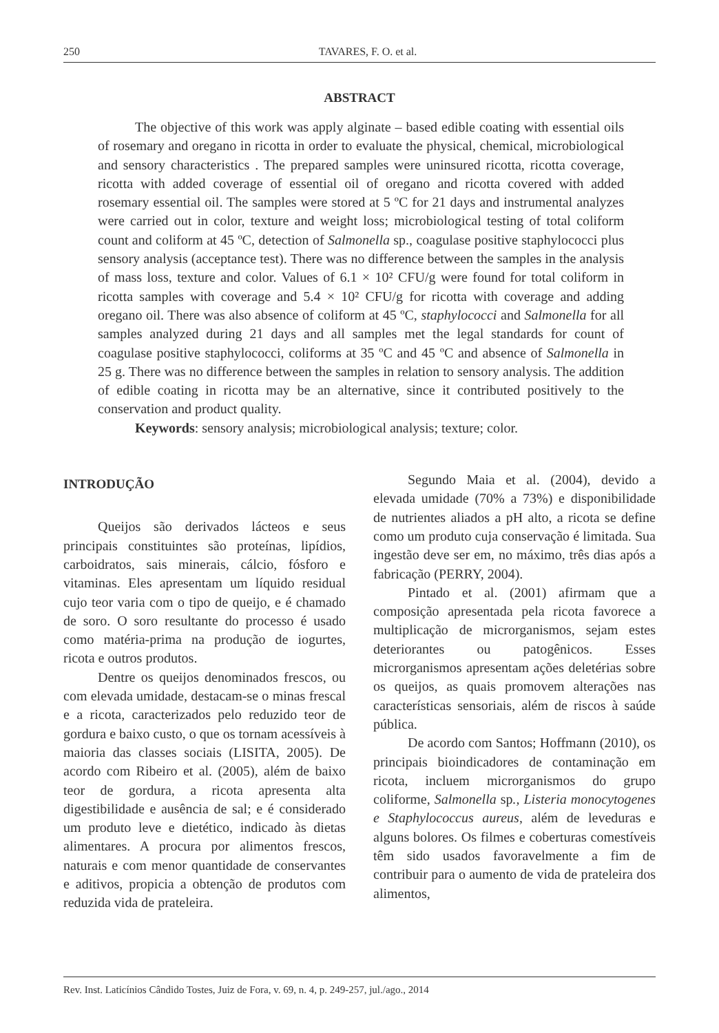250 TAVARES, F. O. et al.
ABSTRACT
The objective of this work was apply alginate – based edible coating with essential oils of rosemary and oregano in ricotta in order to evaluate the physical, chemical, microbiological and sensory characteristics . The prepared samples were uninsured ricotta, ricotta coverage, ricotta with added coverage of essential oil of oregano and ricotta covered with added rosemary essential oil. The samples were stored at 5 ºC for 21 days and instrumental analyzes were carried out in color, texture and weight loss; microbiological testing of total coliform count and coliform at 45 ºC, detection of Salmonella sp., coagulase positive staphylococci plus sensory analysis (acceptance test). There was no difference between the samples in the analysis of mass loss, texture and color. Values of 6.1 × 10² CFU/g were found for total coliform in ricotta samples with coverage and 5.4 × 10² CFU/g for ricotta with coverage and adding oregano oil. There was also absence of coliform at 45 ºC, staphylococci and Salmonella for all samples analyzed during 21 days and all samples met the legal standards for count of coagulase positive staphylococci, coliforms at 35 ºC and 45 ºC and absence of Salmonella in 25 g. There was no difference between the samples in relation to sensory analysis. The addition of edible coating in ricotta may be an alternative, since it contributed positively to the conservation and product quality.
Keywords: sensory analysis; microbiological analysis; texture; color.
INTRODUÇÃO
Queijos são derivados lácteos e seus principais constituintes são proteínas, lipídios, carboidratos, sais minerais, cálcio, fósforo e vitaminas. Eles apresentam um líquido residual cujo teor varia com o tipo de queijo, e é chamado de soro. O soro resultante do processo é usado como matéria-prima na produção de iogurtes, ricota e outros produtos.
Dentre os queijos denominados frescos, ou com elevada umidade, destacam-se o minas frescal e a ricota, caracterizados pelo reduzido teor de gordura e baixo custo, o que os tornam acessíveis à maioria das classes sociais (LISITA, 2005). De acordo com Ribeiro et al. (2005), além de baixo teor de gordura, a ricota apresenta alta digestibilidade e ausência de sal; e é considerado um produto leve e dietético, indicado às dietas alimentares. A procura por alimentos frescos, naturais e com menor quantidade de conservantes e aditivos, propicia a obtenção de produtos com reduzida vida de prateleira.
Segundo Maia et al. (2004), devido a elevada umidade (70% a 73%) e disponibilidade de nutrientes aliados a pH alto, a ricota se define como um produto cuja conservação é limitada. Sua ingestão deve ser em, no máximo, três dias após a fabricação (PERRY, 2004).
Pintado et al. (2001) afirmam que a composição apresentada pela ricota favorece a multiplicação de microrganismos, sejam estes deteriorantes ou patogênicos. Esses microrganismos apresentam ações deletérias sobre os queijos, as quais promovem alterações nas características sensoriais, além de riscos à saúde pública.
De acordo com Santos; Hoffmann (2010), os principais bioindicadores de contaminação em ricota, incluem microrganismos do grupo coliforme, Salmonella sp., Listeria monocytogenes e Staphylococcus aureus, além de leveduras e alguns bolores. Os filmes e coberturas comestíveis têm sido usados favoravelmente a fim de contribuir para o aumento de vida de prateleira dos alimentos,
Rev. Inst. Laticínios Cândido Tostes, Juiz de Fora, v. 69, n. 4, p. 249-257, jul./ago., 2014